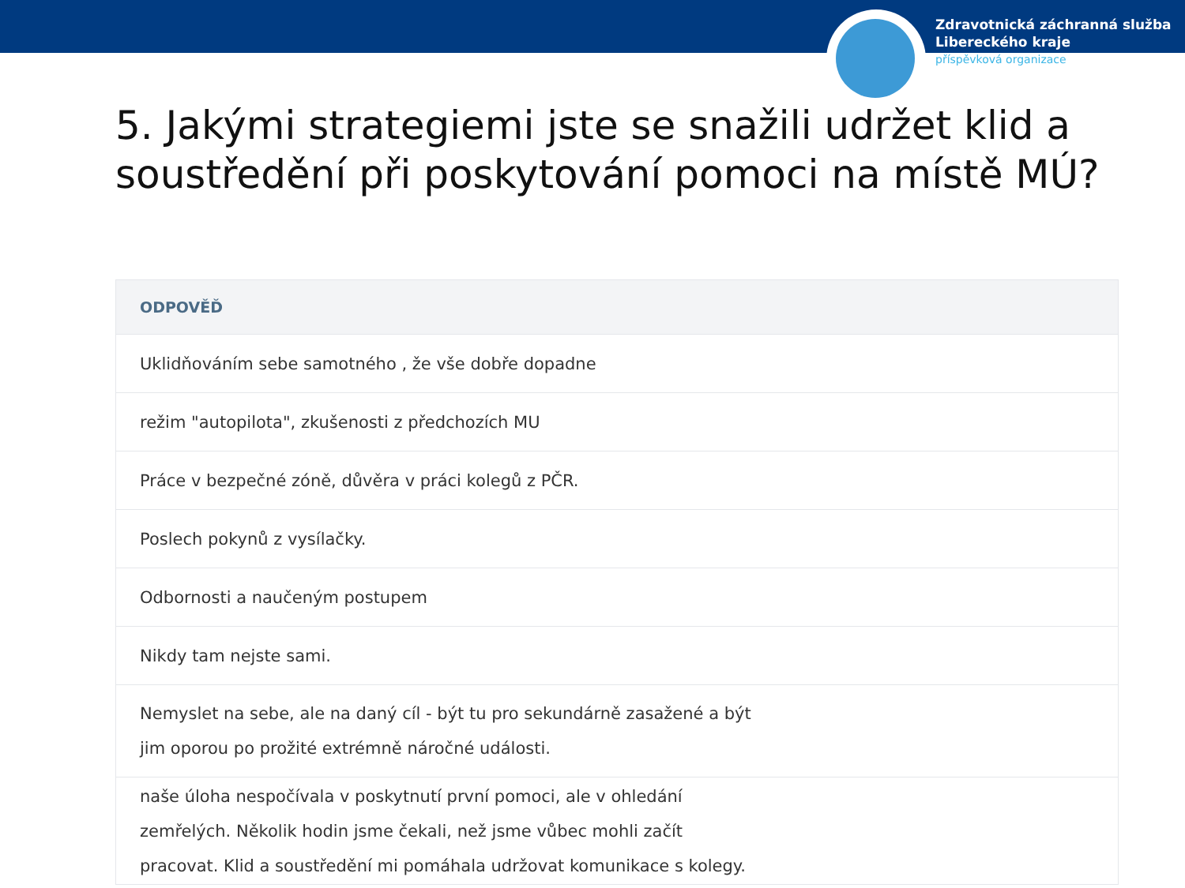Zdravotnická záchranná služba
Libereckého kraje
příspěvková organizace
5. Jakými strategiemi jste se snažili udržet klid a soustředění při poskytování pomoci na místě MÚ?
| ODPOVĚĎ |
| --- |
| Uklidňováním sebe samotného , že vše dobře dopadne |
| režim "autopilota", zkušenosti z předchozích MU |
| Práce v bezpečné zóně, důvěra v práci kolegů z PČR. |
| Poslech pokynů z vysílačky. |
| Odbornosti a naučeným postupem |
| Nikdy tam nejste sami. |
| Nemyslet na sebe, ale na daný cíl - být tu pro sekundárně zasažené a být jim oporou po prožité extrémně náročné události. |
| naše úloha nespočívala v poskytnutí první pomoci, ale v ohledání zemřelých. Několik hodin jsme čekali, než jsme vůbec mohli začít pracovat. Klid a soustředění mi pomáhala udržovat komunikace s kolegy. |